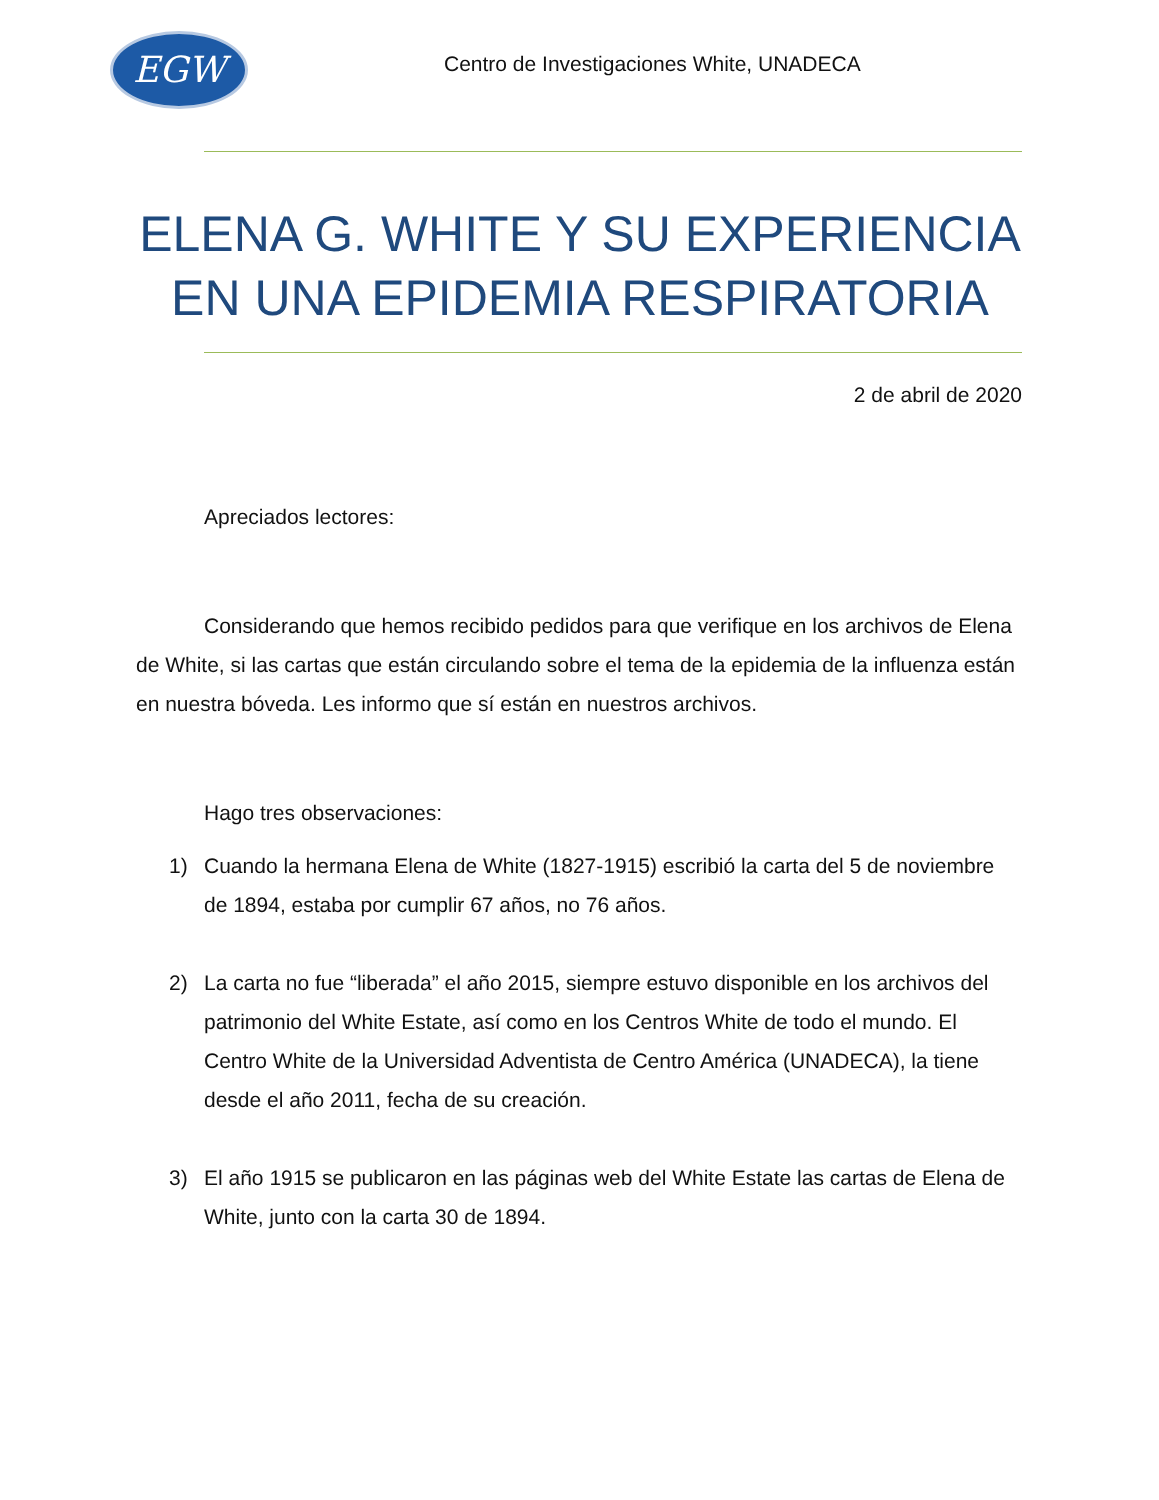EGW
Centro de Investigaciones White, UNADECA
ELENA G. WHITE Y SU EXPERIENCIA EN UNA EPIDEMIA RESPIRATORIA
2 de abril de 2020
Apreciados lectores:
Considerando que hemos recibido pedidos para que verifique en los archivos de Elena de White, si las cartas que están circulando sobre el tema de la epidemia de la influenza están en nuestra bóveda. Les informo que sí están en nuestros archivos.
Hago tres observaciones:
1) Cuando la hermana Elena de White (1827-1915) escribió la carta del 5 de noviembre de 1894, estaba por cumplir 67 años, no 76 años.
2) La carta no fue “liberada” el año 2015, siempre estuvo disponible en los archivos del patrimonio del White Estate, así como en los Centros White de todo el mundo. El Centro White de la Universidad Adventista de Centro América (UNADECA), la tiene desde el año 2011, fecha de su creación.
3) El año 1915 se publicaron en las páginas web del White Estate las cartas de Elena de White, junto con la carta 30 de 1894.